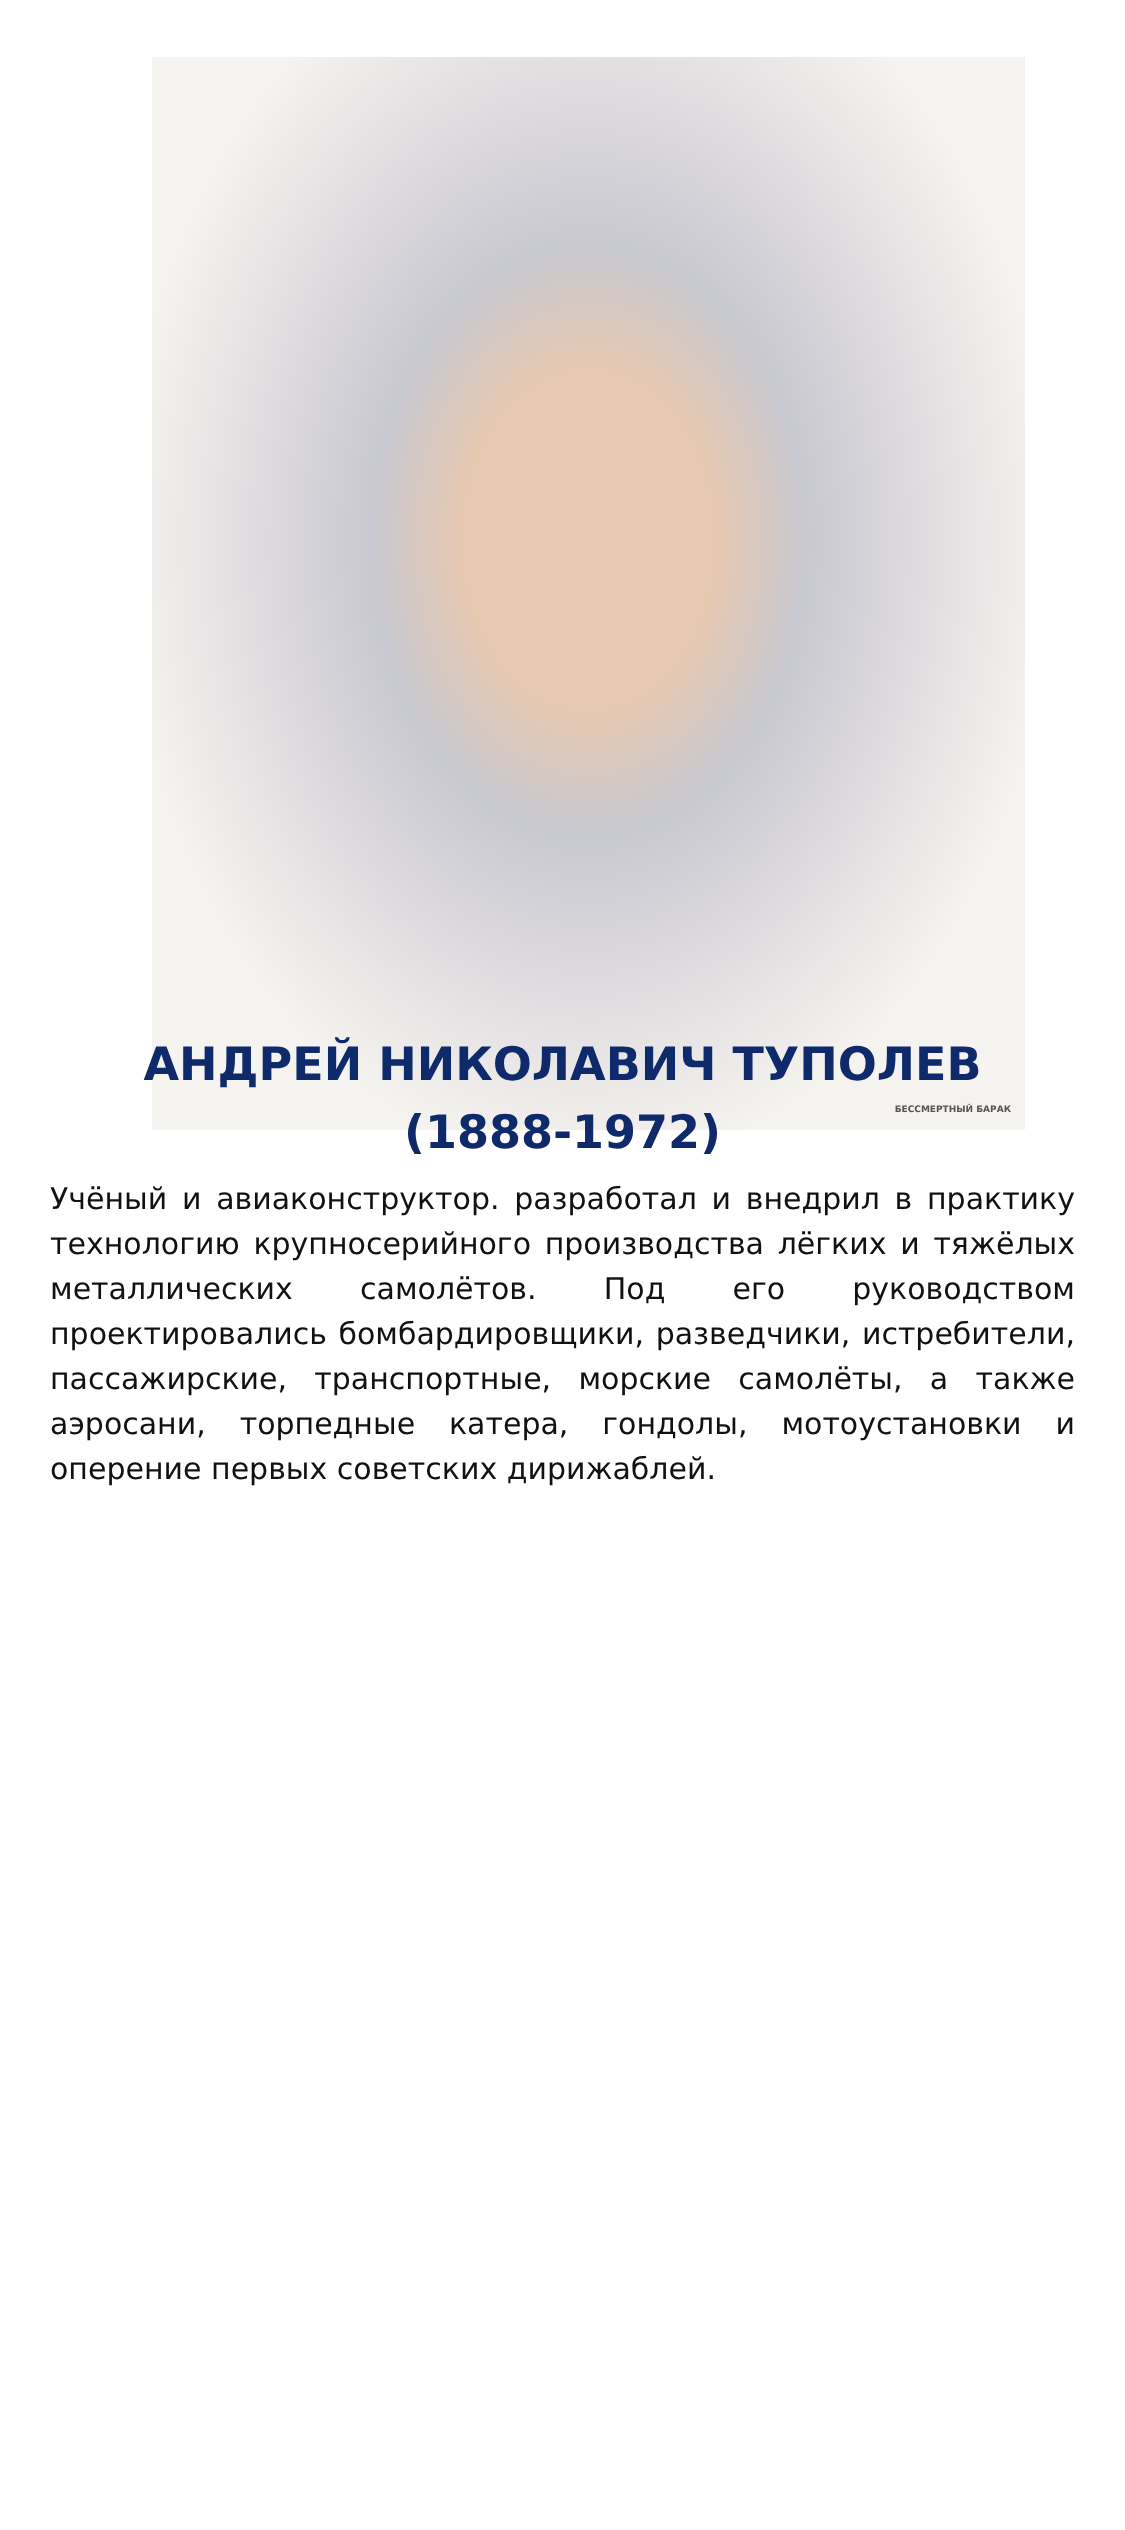БЕССМЕРТНЫЙ БАРАК
АНДРЕЙ НИКОЛАВИЧ ТУПОЛЕВ
(1888-1972)
Учёный и авиаконструктор. разработал и внедрил в практику технологию крупносерийного производства лёгких и тяжёлых металлических самолётов. Под его руководством проектировались бомбардировщики, разведчики, истребители, пассажирские, транспортные, морские самолёты, а также аэросани, торпедные катера, гондолы, мотоустановки и оперение первых советских дирижаблей.